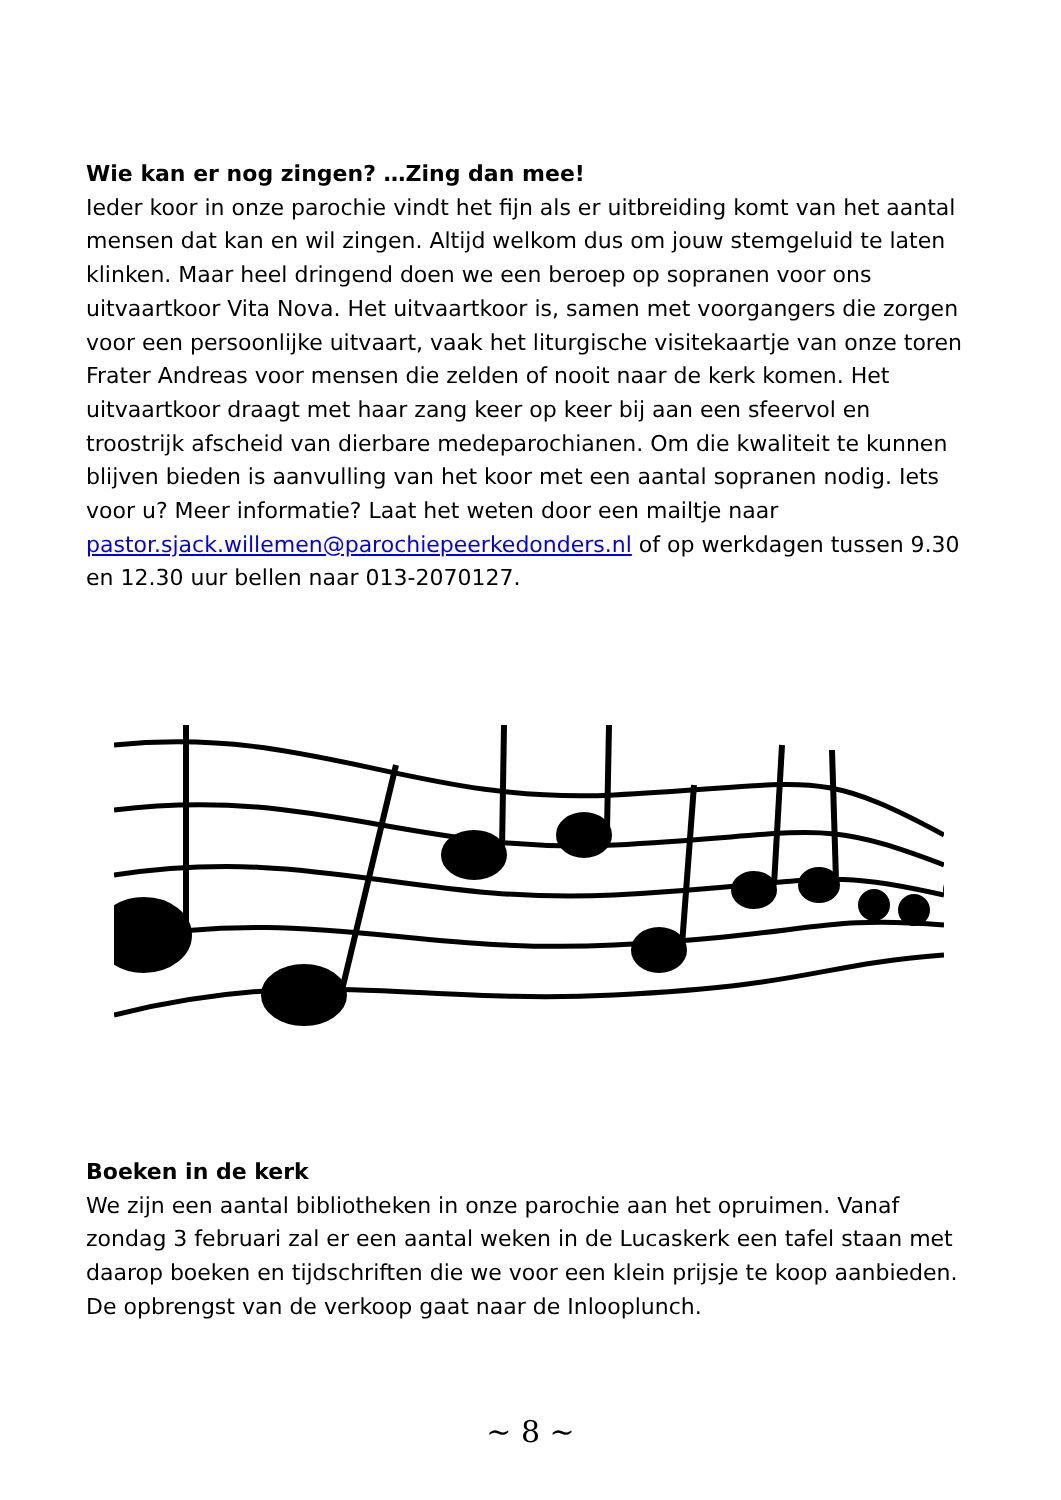Wie kan er nog zingen? …Zing dan mee!
Ieder koor in onze parochie vindt het fijn als er uitbreiding komt van het aantal mensen dat kan en wil zingen. Altijd welkom dus om jouw stemgeluid te laten klinken. Maar heel dringend doen we een beroep op sopranen voor ons uitvaartkoor Vita Nova. Het uitvaartkoor is, samen met voorgangers die zorgen voor een persoonlijke uitvaart, vaak het liturgische visitekaartje van onze toren Frater Andreas voor mensen die zelden of nooit naar de kerk komen. Het uitvaartkoor draagt met haar zang keer op keer bij aan een sfeervol en troostrijk afscheid van dierbare medeparochianen. Om die kwaliteit te kunnen blijven bieden is aanvulling van het koor met een aantal sopranen nodig. Iets voor u? Meer informatie? Laat het weten door een mailtje naar pastor.sjack.willemen@parochiepeerkedonders.nl of op werkdagen tussen 9.30 en 12.30 uur bellen naar 013-2070127.
Boeken in de kerk
We zijn een aantal bibliotheken in onze parochie aan het opruimen. Vanaf zondag 3 februari zal er een aantal weken in de Lucaskerk een tafel staan met daarop boeken en tijdschriften die we voor een klein prijsje te koop aanbieden. De opbrengst van de verkoop gaat naar de Inlooplunch.
~ 8 ~